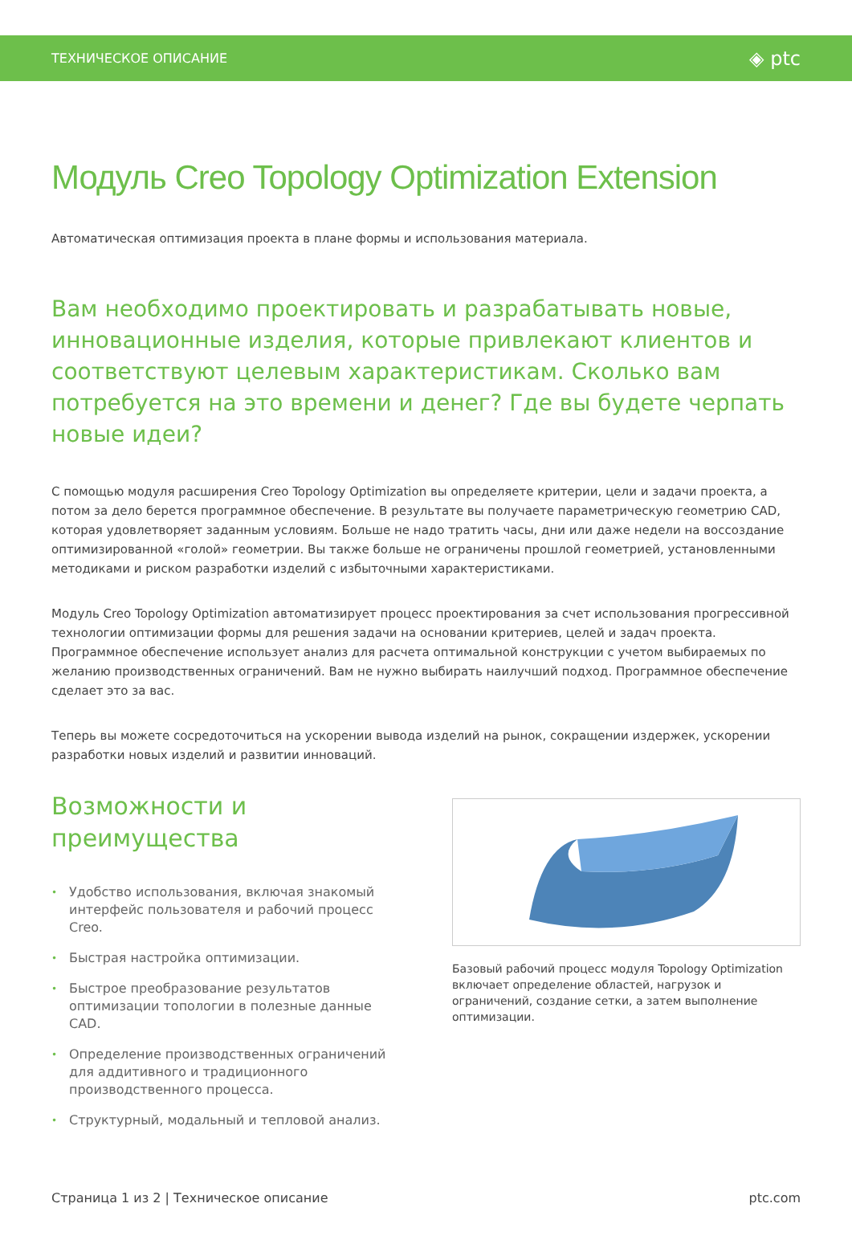ТЕХНИЧЕСКОЕ ОПИСАНИЕ ◈ ptc
Модуль Creo Topology Optimization Extension
Автоматическая оптимизация проекта в плане формы и использования материала.
Вам необходимо проектировать и разрабатывать новые, инновационные изделия, которые привлекают клиентов и соответствуют целевым характеристикам. Сколько вам потребуется на это времени и денег? Где вы будете черпать новые идеи?
С помощью модуля расширения Creo Topology Optimization вы определяете критерии, цели и задачи проекта, а потом за дело берется программное обеспечение. В результате вы получаете параметрическую геометрию CAD, которая удовлетворяет заданным условиям. Больше не надо тратить часы, дни или даже недели на воссоздание оптимизированной «голой» геометрии. Вы также больше не ограничены прошлой геометрией, установленными методиками и риском разработки изделий с избыточными характеристиками.
Модуль Creo Topology Optimization автоматизирует процесс проектирования за счет использования прогрессивной технологии оптимизации формы для решения задачи на основании критериев, целей и задач проекта. Программное обеспечение использует анализ для расчета оптимальной конструкции с учетом выбираемых по желанию производственных ограничений. Вам не нужно выбирать наилучший подход. Программное обеспечение сделает это за вас.
Теперь вы можете сосредоточиться на ускорении вывода изделий на рынок, сокращении издержек, ускорении разработки новых изделий и развитии инноваций.
Возможности и преимущества
• Удобство использования, включая знакомый интерфейс пользователя и рабочий процесс Creo.
• Быстрая настройка оптимизации.
• Быстрое преобразование результатов оптимизации топологии в полезные данные CAD.
• Определение производственных ограничений для аддитивного и традиционного производственного процесса.
• Структурный, модальный и тепловой анализ.
Базовый рабочий процесс модуля Topology Optimization включает определение областей, нагрузок и ограничений, создание сетки, а затем выполнение оптимизации.
Страница 1 из 2 | Техническое описание ptc.com